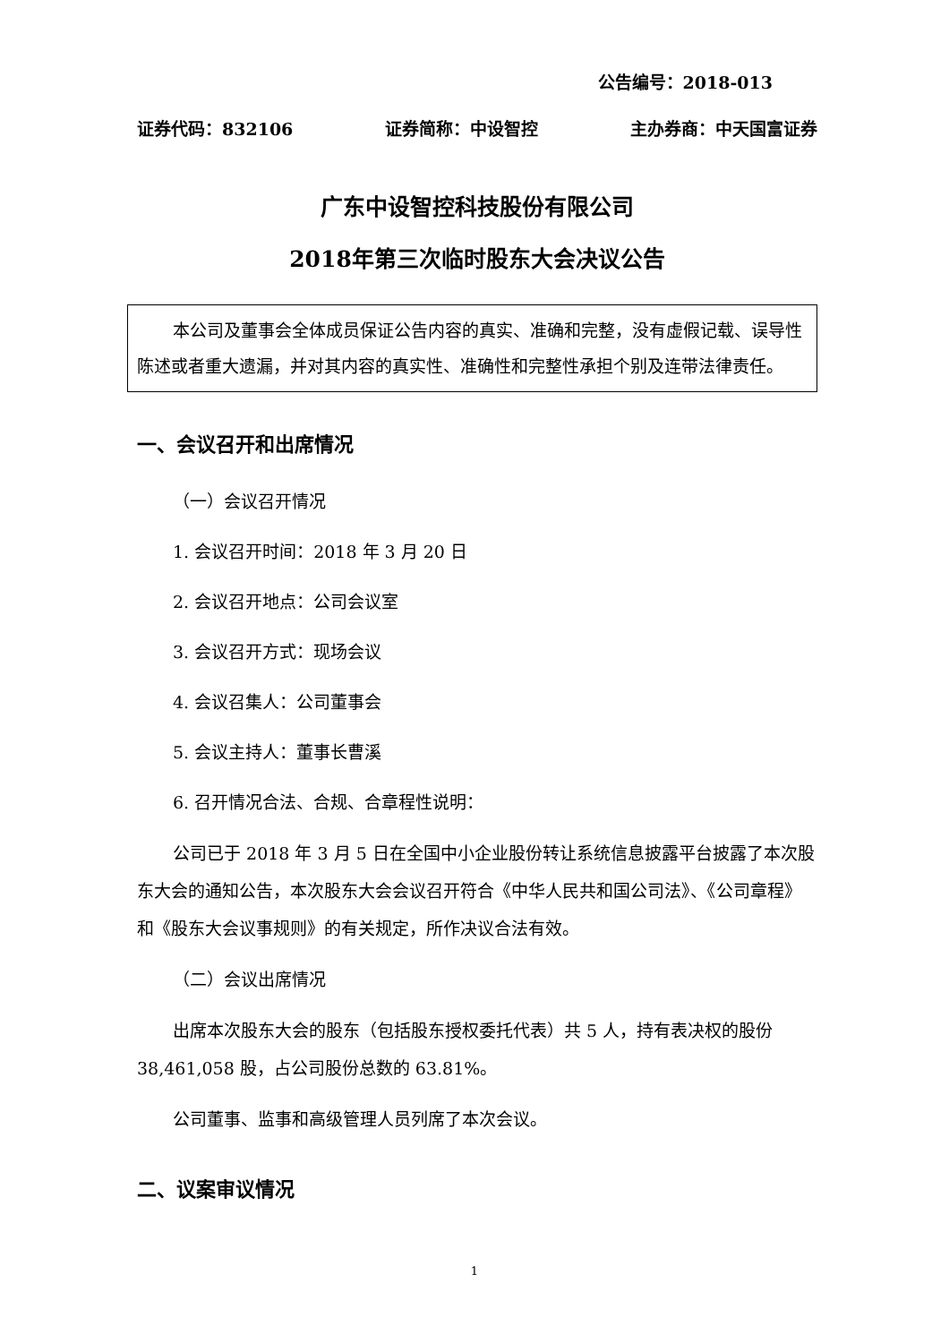公告编号：2018-013
证券代码：832106 证券简称：中设智控 主办券商：中天国富证券
广东中设智控科技股份有限公司
2018年第三次临时股东大会决议公告
本公司及董事会全体成员保证公告内容的真实、准确和完整，没有虚假记载、误导性陈述或者重大遗漏，并对其内容的真实性、准确性和完整性承担个别及连带法律责任。
一、会议召开和出席情况
（一）会议召开情况
1. 会议召开时间：2018 年 3 月 20 日
2. 会议召开地点：公司会议室
3. 会议召开方式：现场会议
4. 会议召集人：公司董事会
5. 会议主持人：董事长曹溪
6. 召开情况合法、合规、合章程性说明：
公司已于 2018 年 3 月 5 日在全国中小企业股份转让系统信息披露平台披露了本次股东大会的通知公告，本次股东大会会议召开符合《中华人民共和国公司法》、《公司章程》和《股东大会议事规则》的有关规定，所作决议合法有效。
（二）会议出席情况
出席本次股东大会的股东（包括股东授权委托代表）共 5 人，持有表决权的股份 38,461,058 股，占公司股份总数的 63.81%。
公司董事、监事和高级管理人员列席了本次会议。
二、议案审议情况
1